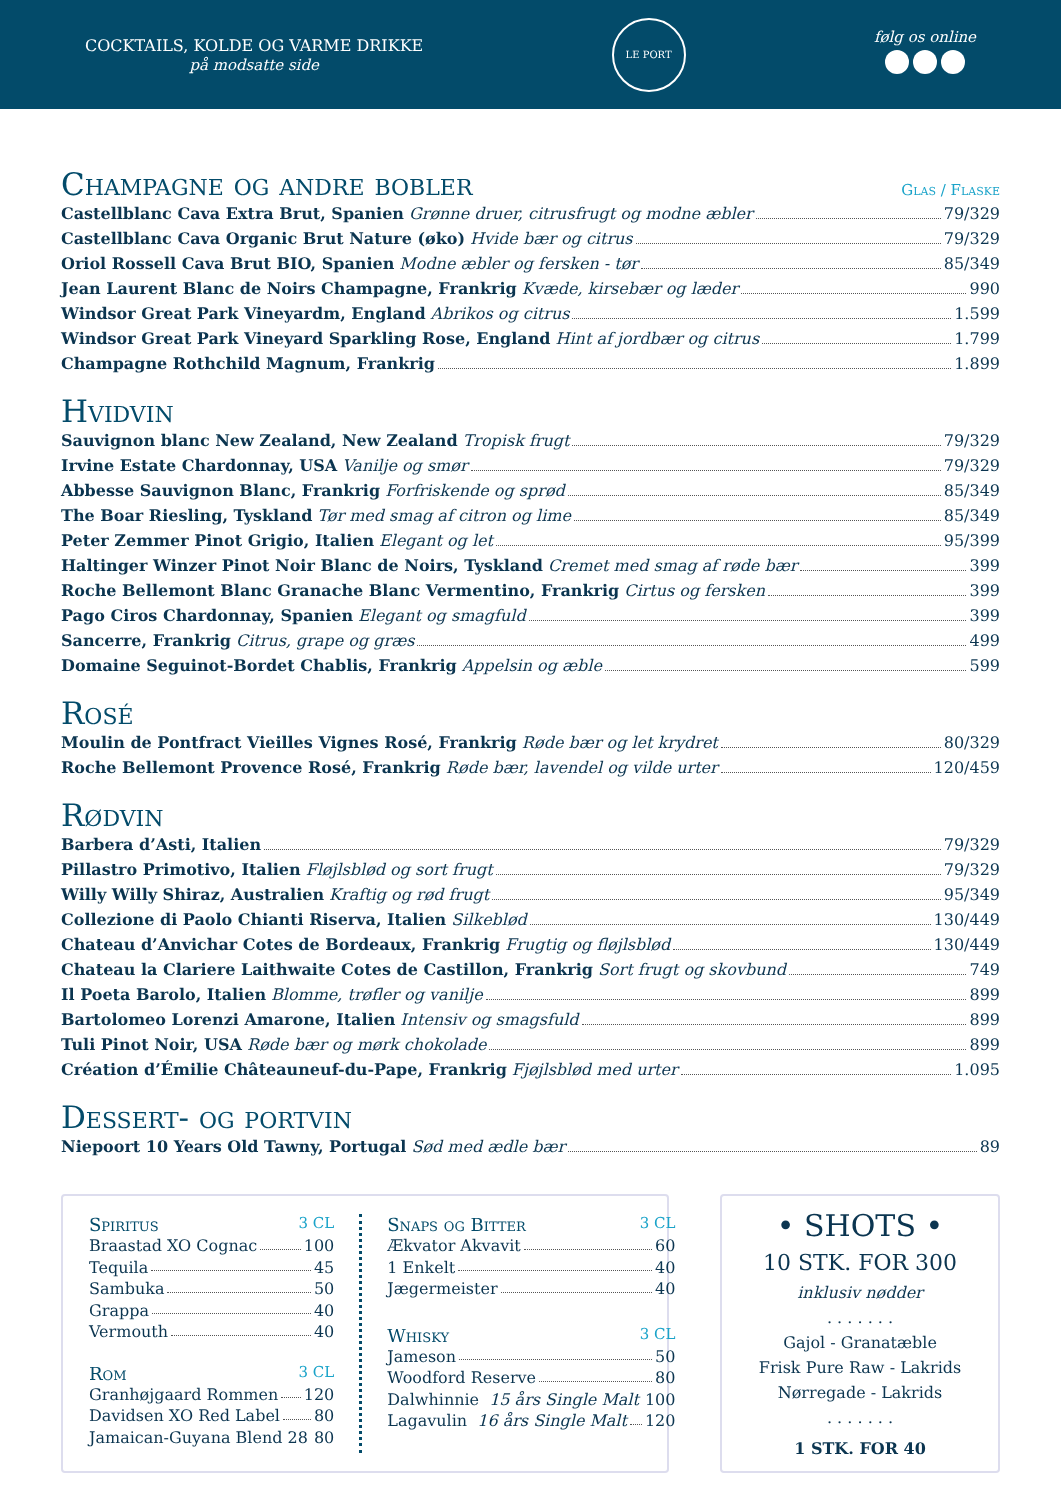COCKTAILS, KOLDE OG VARME DRIKKE
på modsatte side
LE PORT
følg os online
Champagne og andre bobler Glas / Flaske
Castellblanc Cava Extra Brut, Spanien Grønne druer, citrusfrugt og modne æbler 79/329
Castellblanc Cava Organic Brut Nature (øko) Hvide bær og citrus 79/329
Oriol Rossell Cava Brut BIO, Spanien Modne æbler og fersken - tør 85/349
Jean Laurent Blanc de Noirs Champagne, Frankrig Kvæde, kirsebær og læder 990
Windsor Great Park Vineyardm, England Abrikos og citrus 1.599
Windsor Great Park Vineyard Sparkling Rose, England Hint af jordbær og citrus 1.799
Champagne Rothchild Magnum, Frankrig 1.899
Hvidvin
Sauvignon blanc New Zealand, New Zealand Tropisk frugt 79/329
Irvine Estate Chardonnay, USA Vanilje og smør 79/329
Abbesse Sauvignon Blanc, Frankrig Forfriskende og sprød 85/349
The Boar Riesling, Tyskland Tør med smag af citron og lime 85/349
Peter Zemmer Pinot Grigio, Italien Elegant og let 95/399
Haltinger Winzer Pinot Noir Blanc de Noirs, Tyskland Cremet med smag af røde bær 399
Roche Bellemont Blanc Granache Blanc Vermentino, Frankrig Cirtus og fersken 399
Pago Ciros Chardonnay, Spanien Elegant og smagfuld 399
Sancerre, Frankrig Citrus, grape og græs 499
Domaine Seguinot-Bordet Chablis, Frankrig Appelsin og æble 599
Rosé
Moulin de Pontfract Vieilles Vignes Rosé, Frankrig Røde bær og let krydret 80/329
Roche Bellemont Provence Rosé, Frankrig Røde bær, lavendel og vilde urter 120/459
Rødvin
Barbera d’Asti, Italien 79/329
Pillastro Primotivo, Italien Fløjlsblød og sort frugt 79/329
Willy Willy Shiraz, Australien Kraftig og rød frugt 95/349
Collezione di Paolo Chianti Riserva, Italien Silkeblød 130/449
Chateau d’Anvichar Cotes de Bordeaux, Frankrig Frugtig og fløjlsblød 130/449
Chateau la Clariere Laithwaite Cotes de Castillon, Frankrig Sort frugt og skovbund 749
Il Poeta Barolo, Italien Blomme, trøfler og vanilje 899
Bartolomeo Lorenzi Amarone, Italien Intensiv og smagsfuld 899
Tuli Pinot Noir, USA Røde bær og mørk chokolade 899
Création d’Émilie Châteauneuf-du-Pape, Frankrig Fjøjlsblød med urter 1.095
Dessert- og portvin
Niepoort 10 Years Old Tawny, Portugal Sød med ædle bær 89
Spiritus 3 CL
Braastad XO Cognac 100
Tequila 45
Sambuka 50
Grappa 40
Vermouth 40
Rom 3 CL
Granhøjgaard Rommen 120
Davidsen XO Red Label 80
Jamaican-Guyana Blend 28 80
Snaps og Bitter 3 CL
Ækvator Akvavit 60
1 Enkelt 40
Jægermeister 40
Whisky 3 CL
Jameson 50
Woodford Reserve 80
Dalwhinnie 15 års Single Malt 100
Lagavulin 16 års Single Malt 120
• SHOTS •
10 STK. FOR 300
inklusiv nødder
. . . . . . .
Gajol - Granatæble
Frisk Pure Raw - Lakrids
Nørregade - Lakrids
. . . . . . .
1 STK. FOR 40